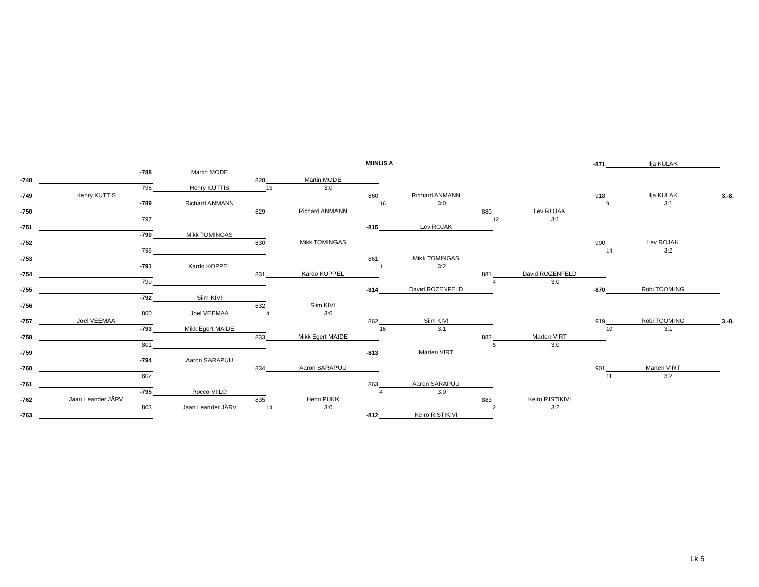MIINUS A
| | | | | | -871 | Ilja KULAK | |
| | -788 | Martin MODE | | | | | |
| -748 | | 828 | Martin MODE | | | | |
| | 796 | Henry KUTTIS | 15 3:0 | | | | |
| -749 | Henry KUTTIS | | 860 | Richard ANMANN | 918 | Ilja KULAK | 3.-8. |
| | -789 | Richard ANMANN | | 16 3:0 | | 9 3:1 | |
| -750 | | 829 | Richard ANMANN | 880 | Lev ROJAK | | |
| | 797 | | | | 12 3:1 | | |
| -751 | | | -815 | Lev ROJAK | | | |
| | -790 | Mikk TOMINGAS | | | | | |
| -752 | | 830 | Mikk TOMINGAS | | 900 | Lev ROJAK | |
| | 798 | | | | | 14 3:2 | |
| -753 | | | 861 | Mikk TOMINGAS | | | |
| | -791 | Kardo KOPPEL | | 1 3:2 | | | |
| -754 | | 831 | Kardo KOPPEL | 881 | David ROZENFELD | | |
| | 799 | | | | 4 3:0 | | |
| -755 | | | -814 | David ROZENFELD | -870 | Robi TOOMING | |
| | -792 | Siim KIVI | | | | | |
| -756 | | 832 | Siim KIVI | | | | |
| | 800 | Joel VEEMAA | 4 3:0 | | | | |
| -757 | Joel VEEMAA | | 862 | Siim KIVI | 919 | Robi TOOMING | 3.-8. |
| | -793 | Mikk Egert MAIDE | | 16 3:1 | | 10 3:1 | |
| -758 | | 833 | Mikk Egert MAIDE | 882 | Marten VIRT | | |
| | 801 | | | | 5 3:0 | | |
| -759 | | | -813 | Marten VIRT | | | |
| | -794 | Aaron SARAPUU | | | | | |
| -760 | | 834 | Aaron SARAPUU | | 901 | Marten VIRT | |
| | 802 | | | | | 11 3:2 | |
| -761 | | | 863 | Aaron SARAPUU | | | |
| | -795 | Rocco VIILO | | 4 3:0 | | | |
| -762 | Jaan Leander JÄRV | 835 | Henri PUKK | 883 | Keiro RISTIKIVI | | |
| | 803 | Jaan Leander JÄRV | 14 3:0 | | 2 3:2 | | |
| -763 | | | -812 | Keiro RISTIKIVI | | | |
Lk 5